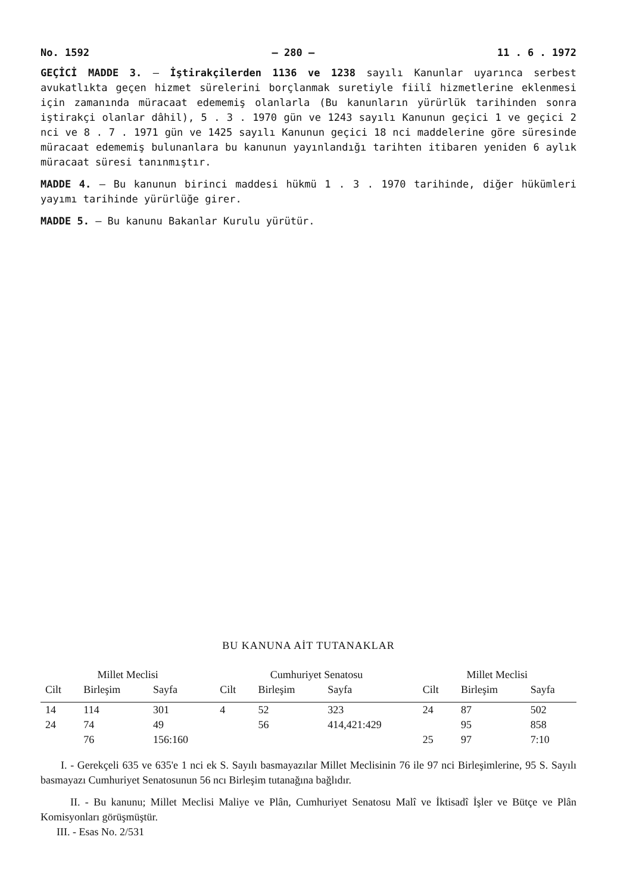No. 1592 — 280 — 11 . 6 . 1972
GEÇİCİ MADDE 3. — İştirakçilerden 1136 ve 1238 sayılı Kanunlar uyarınca serbest avukatlıkta geçen hizmet sürelerini borçlanmak suretiyle fiilî hizmetlerine eklenmesi için zamanında müracaat edememiş olanlarla (Bu kanunların yürürlük tarihinden sonra iştirakçi olanlar dâhil), 5 . 3 . 1970 gün ve 1243 sayılı Kanunun geçici 1 ve geçici 2 nci ve 8 . 7 . 1971 gün ve 1425 sayılı Kanunun geçici 18 nci maddelerine göre süresinde müracaat edememiş bulunanlara bu kanunun yayınlandığı tarihten itibaren yeniden 6 aylık müracaat süresi tanınmıştır.
MADDE 4. — Bu kanunun birinci maddesi hükmü 1 . 3 . 1970 tarihinde, diğer hükümleri yayımı tarihinde yürürlüğe girer.
MADDE 5. — Bu kanunu Bakanlar Kurulu yürütür.
BU KANUNA AİT TUTANAKLAR
| Millet Meclisi | | | Cumhuriyet Senatosu | | | Millet Meclisi | | |
| --- | --- | --- | --- | --- | --- | --- | --- | --- |
| Cilt | Birleşim | Sayfa | Cilt | Birleşim | Sayfa | Cilt | Birleşim | Sayfa |
| 14 | 114 | 301 | 4 | 52 | 323 | 24 | 87 | 502 |
| 24 | 74 | 49 | | 56 | 414,421:429 | | 95 | 858 |
| | 76 | 156:160 | | | | 25 | 97 | 7:10 |
I. - Gerekçeli 635 ve 635'e 1 nci ek S. Sayılı basmayazılar Millet Meclisinin 76 ile 97 nci Birleşimlerine, 95 S. Sayılı basmayazı Cumhuriyet Senatosunun 56 ncı Birleşim tutanağına bağlıdır.
II. - Bu kanunu; Millet Meclisi Maliye ve Plân, Cumhuriyet Senatosu Malî ve İktisadî İşler ve Bütçe ve Plân Komisyonları görüşmüştür.
III. - Esas No. 2/531